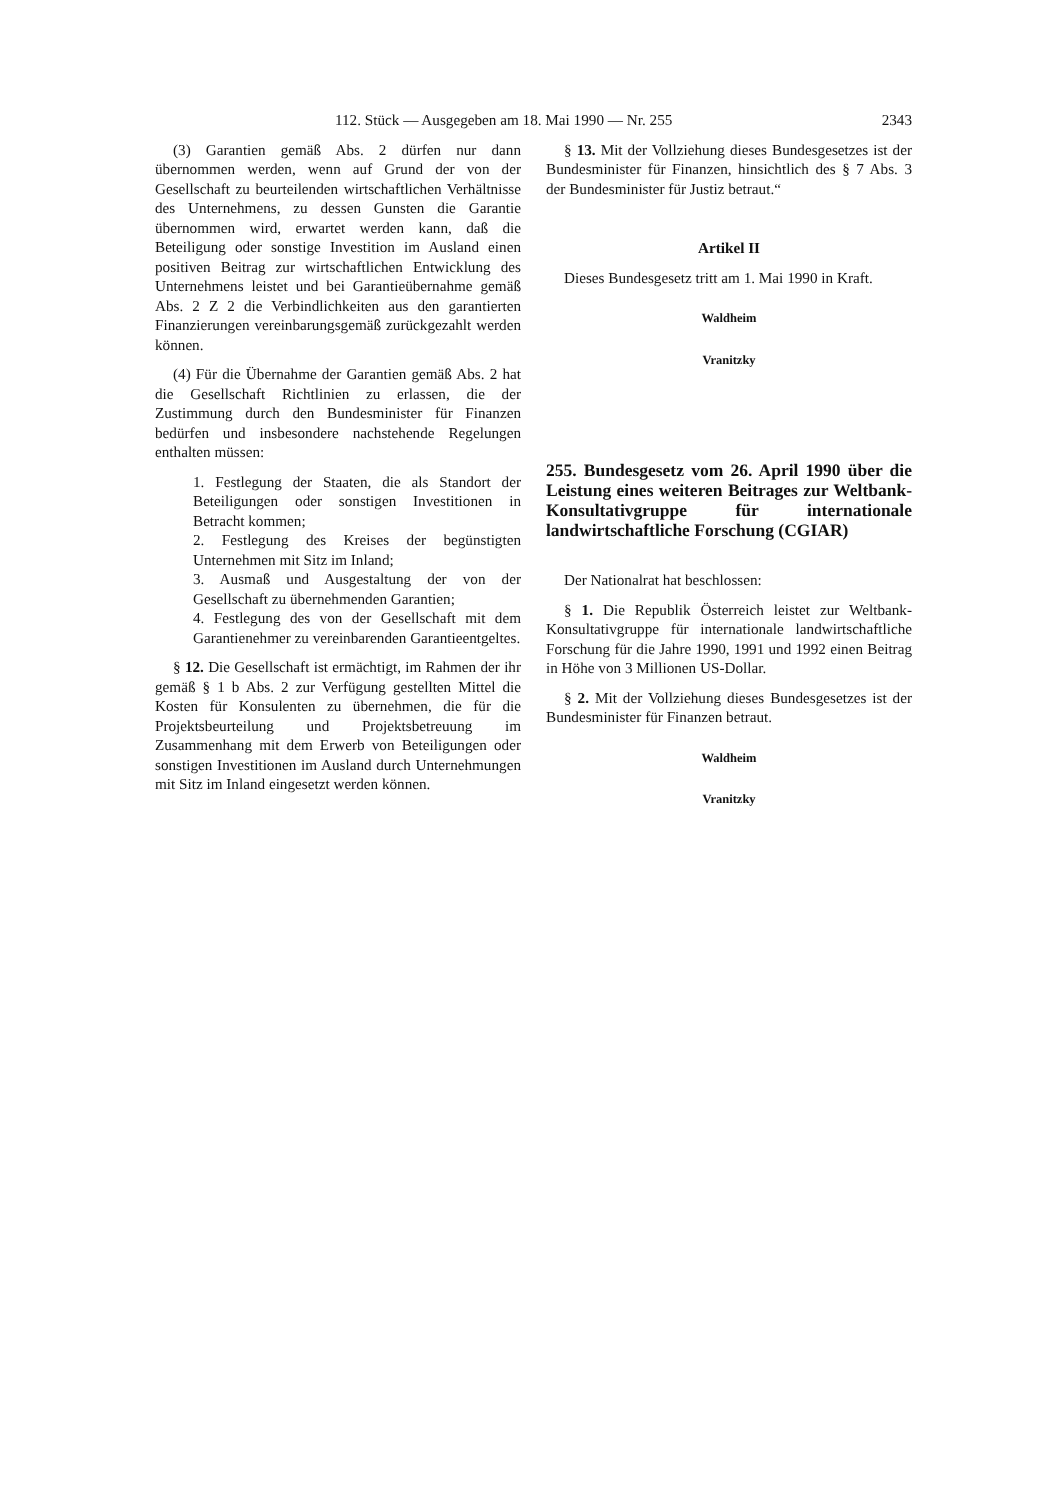112. Stück — Ausgegeben am 18. Mai 1990 — Nr. 255 2343
(3) Garantien gemäß Abs. 2 dürfen nur dann übernommen werden, wenn auf Grund der von der Gesellschaft zu beurteilenden wirtschaftlichen Verhältnisse des Unternehmens, zu dessen Gunsten die Garantie übernommen wird, erwartet werden kann, daß die Beteiligung oder sonstige Investition im Ausland einen positiven Beitrag zur wirtschaftlichen Entwicklung des Unternehmens leistet und bei Garantieübernahme gemäß Abs. 2 Z 2 die Verbindlichkeiten aus den garantierten Finanzierungen vereinbarungsgemäß zurückgezahlt werden können.
(4) Für die Übernahme der Garantien gemäß Abs. 2 hat die Gesellschaft Richtlinien zu erlassen, die der Zustimmung durch den Bundesminister für Finanzen bedürfen und insbesondere nachstehende Regelungen enthalten müssen:
1. Festlegung der Staaten, die als Standort der Beteiligungen oder sonstigen Investitionen in Betracht kommen;
2. Festlegung des Kreises der begünstigten Unternehmen mit Sitz im Inland;
3. Ausmaß und Ausgestaltung der von der Gesellschaft zu übernehmenden Garantien;
4. Festlegung des von der Gesellschaft mit dem Garantienehmer zu vereinbarenden Garantieentgeltes.
§ 12. Die Gesellschaft ist ermächtigt, im Rahmen der ihr gemäß § 1 b Abs. 2 zur Verfügung gestellten Mittel die Kosten für Konsulenten zu übernehmen, die für die Projektsbeurteilung und Projektsbetreuung im Zusammenhang mit dem Erwerb von Beteiligungen oder sonstigen Investitionen im Ausland durch Unternehmungen mit Sitz im Inland eingesetzt werden können.
§ 13. Mit der Vollziehung dieses Bundesgesetzes ist der Bundesminister für Finanzen, hinsichtlich des § 7 Abs. 3 der Bundesminister für Justiz betraut.“
Artikel II
Dieses Bundesgesetz tritt am 1. Mai 1990 in Kraft.
Waldheim
Vranitzky
255. Bundesgesetz vom 26. April 1990 über die Leistung eines weiteren Beitrages zur Weltbank-Konsultativgruppe für internationale landwirtschaftliche Forschung (CGIAR)
Der Nationalrat hat beschlossen:
§ 1. Die Republik Österreich leistet zur Weltbank-Konsultativgruppe für internationale landwirtschaftliche Forschung für die Jahre 1990, 1991 und 1992 einen Beitrag in Höhe von 3 Millionen US-Dollar.
§ 2. Mit der Vollziehung dieses Bundesgesetzes ist der Bundesminister für Finanzen betraut.
Waldheim
Vranitzky